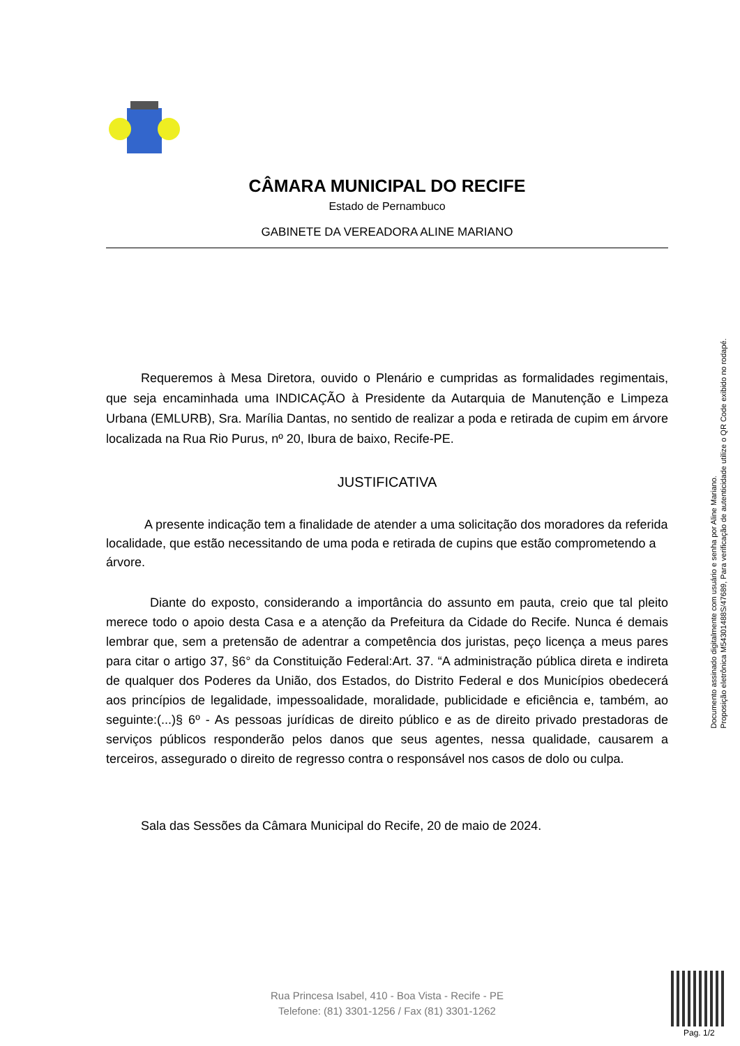CÂMARA MUNICIPAL DO RECIFE
Estado de Pernambuco
GABINETE DA VEREADORA ALINE MARIANO
Requeremos à Mesa Diretora, ouvido o Plenário e cumpridas as formalidades regimentais, que seja encaminhada uma INDICAÇÃO à Presidente da Autarquia de Manutenção e Limpeza Urbana (EMLURB), Sra. Marília Dantas, no sentido de realizar a poda e retirada de cupim em árvore localizada na Rua Rio Purus, nº 20, Ibura de baixo, Recife-PE.
JUSTIFICATIVA
A presente indicação tem a finalidade de atender a uma solicitação dos moradores da referida localidade, que estão necessitando de uma poda e retirada de cupins que estão comprometendo a árvore.
Diante do exposto, considerando a importância do assunto em pauta, creio que tal pleito merece todo o apoio desta Casa e a atenção da Prefeitura da Cidade do Recife. Nunca é demais lembrar que, sem a pretensão de adentrar a competência dos juristas, peço licença a meus pares para citar o artigo 37, §6° da Constituição Federal:Art. 37. “A administração pública direta e indireta de qualquer dos Poderes da União, dos Estados, do Distrito Federal e dos Municípios obedecerá aos princípios de legalidade, impessoalidade, moralidade, publicidade e eficiência e, também, ao seguinte:(...)§ 6º - As pessoas jurídicas de direito público e as de direito privado prestadoras de serviços públicos responderão pelos danos que seus agentes, nessa qualidade, causarem a terceiros, assegurado o direito de regresso contra o responsável nos casos de dolo ou culpa.
Sala das Sessões da Câmara Municipal do Recife, 20 de maio de 2024.
Rua Princesa Isabel, 410 - Boa Vista - Recife - PE
Telefone: (81) 3301-1256 / Fax (81) 3301-1262
Documento assinado digitalmente com usuário e senha por Aline Mariano.
Proposição eletrônica M54301488S/47689, Para verificação de autenticidade utilize o QR Code exibido no rodapé.
Pag. 1/2